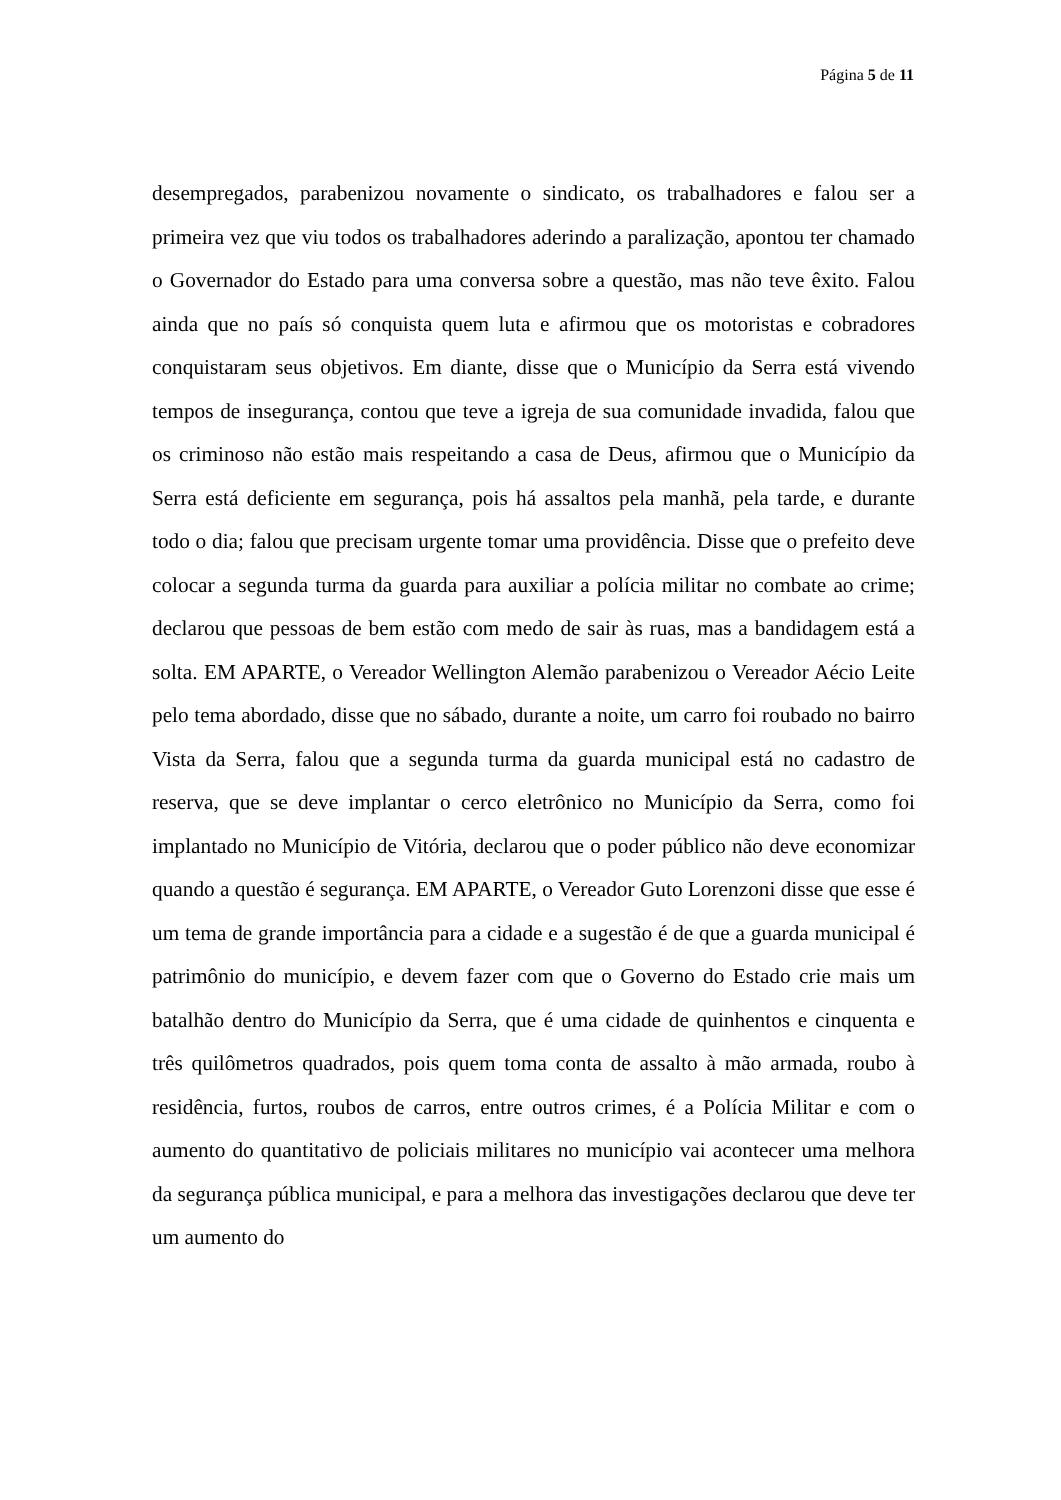Página 5 de 11
desempregados, parabenizou novamente o sindicato, os trabalhadores e falou ser a primeira vez que viu todos os trabalhadores aderindo a paralização, apontou ter chamado o Governador do Estado para uma conversa sobre a questão, mas não teve êxito. Falou ainda que no país só conquista quem luta e afirmou que os motoristas e cobradores conquistaram seus objetivos. Em diante, disse que o Município da Serra está vivendo tempos de insegurança, contou que teve a igreja de sua comunidade invadida, falou que os criminoso não estão mais respeitando a casa de Deus, afirmou que o Município da Serra está deficiente em segurança, pois há assaltos pela manhã, pela tarde, e durante todo o dia; falou que precisam urgente tomar uma providência. Disse que o prefeito deve colocar a segunda turma da guarda para auxiliar a polícia militar no combate ao crime; declarou que pessoas de bem estão com medo de sair às ruas, mas a bandidagem está a solta. EM APARTE, o Vereador Wellington Alemão parabenizou o Vereador Aécio Leite pelo tema abordado, disse que no sábado, durante a noite, um carro foi roubado no bairro Vista da Serra, falou que a segunda turma da guarda municipal está no cadastro de reserva, que se deve implantar o cerco eletrônico no Município da Serra, como foi implantado no Município de Vitória, declarou que o poder público não deve economizar quando a questão é segurança. EM APARTE, o Vereador Guto Lorenzoni disse que esse é um tema de grande importância para a cidade e a sugestão é de que a guarda municipal é patrimônio do município, e devem fazer com que o Governo do Estado crie mais um batalhão dentro do Município da Serra, que é uma cidade de quinhentos e cinquenta e três quilômetros quadrados, pois quem toma conta de assalto à mão armada, roubo à residência, furtos, roubos de carros, entre outros crimes, é a Polícia Militar e com o aumento do quantitativo de policiais militares no município vai acontecer uma melhora da segurança pública municipal, e para a melhora das investigações declarou que deve ter um aumento do